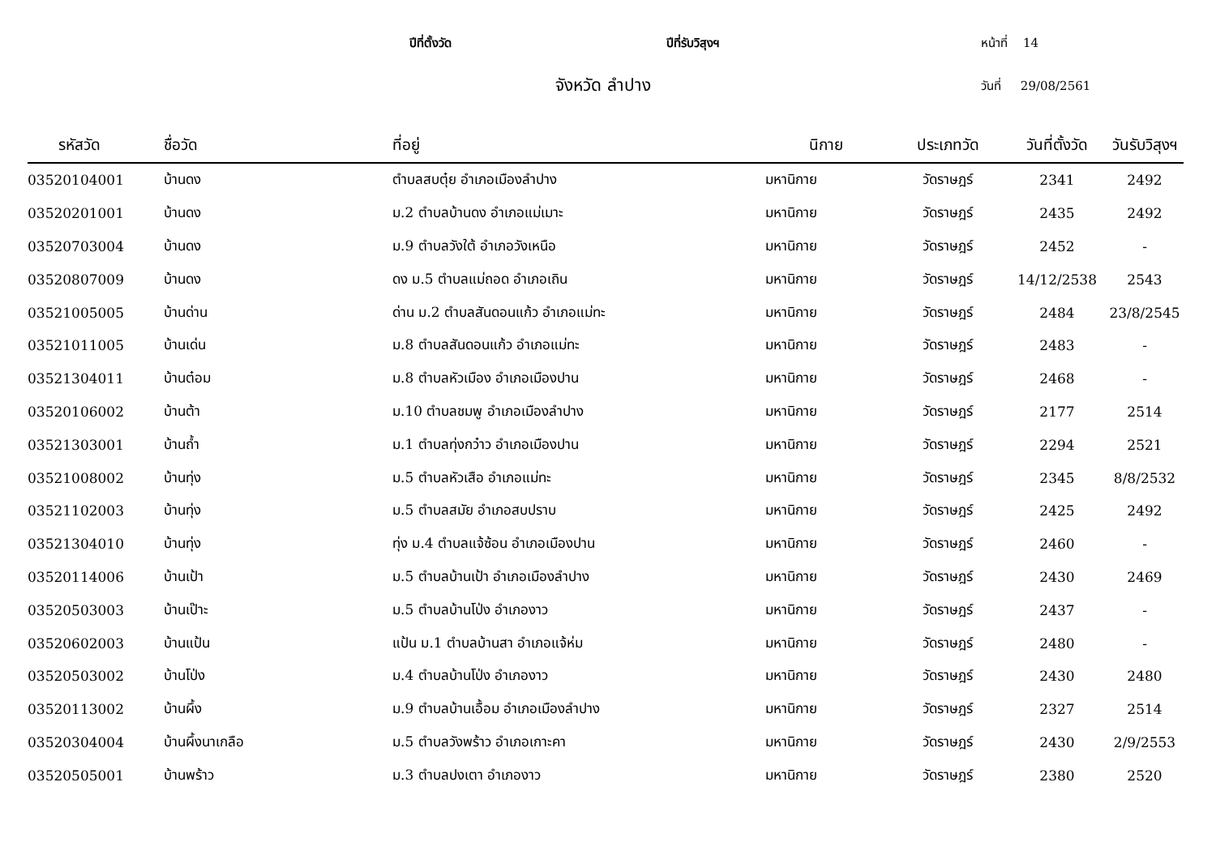ปีที่ตั้งวัด ปีที่รับวิสุงฯ หน้าที่ 14
จังหวัด ลำปาง วันที่ 29/08/2561
| รหัสวัด | ชื่อวัด | ที่อยู่ | นิกาย | ประเภทวัด | วันที่ตั้งวัด | วันรับวิสุงฯ |
| --- | --- | --- | --- | --- | --- | --- |
| 03520104001 | บ้านดง | ตำบลสบตุ๋ย อำเภอเมืองลำปาง | มหานิกาย | วัดราษฎร์ | 2341 | 2492 |
| 03520201001 | บ้านดง | ม.2 ตำบลบ้านดง อำเภอแม่เมาะ | มหานิกาย | วัดราษฎร์ | 2435 | 2492 |
| 03520703004 | บ้านดง | ม.9 ตำบลวังใต้ อำเภอวังเหนือ | มหานิกาย | วัดราษฎร์ | 2452 | - |
| 03520807009 | บ้านดง | ดง ม.5 ตำบลแม่ถอด อำเภอเถิน | มหานิกาย | วัดราษฎร์ | 14/12/2538 | 2543 |
| 03521005005 | บ้านด่าน | ด่าน ม.2 ตำบลสันดอนแก้ว อำเภอแม่ทะ | มหานิกาย | วัดราษฎร์ | 2484 | 23/8/2545 |
| 03521011005 | บ้านเด่น | ม.8 ตำบลสันดอนแก้ว อำเภอแม่ทะ | มหานิกาย | วัดราษฎร์ | 2483 | - |
| 03521304011 | บ้านต๋อม | ม.8 ตำบลหัวเมือง อำเภอเมืองปาน | มหานิกาย | วัดราษฎร์ | 2468 | - |
| 03520106002 | บ้านต้า | ม.10 ตำบลชมพู อำเภอเมืองลำปาง | มหานิกาย | วัดราษฎร์ | 2177 | 2514 |
| 03521303001 | บ้านถ้ำ | ม.1 ตำบลทุ่งกว๋าว อำเภอเมืองปาน | มหานิกาย | วัดราษฎร์ | 2294 | 2521 |
| 03521008002 | บ้านทุ่ง | ม.5 ตำบลหัวเสือ อำเภอแม่ทะ | มหานิกาย | วัดราษฎร์ | 2345 | 8/8/2532 |
| 03521102003 | บ้านทุ่ง | ม.5 ตำบลสมัย อำเภอสบปราบ | มหานิกาย | วัดราษฎร์ | 2425 | 2492 |
| 03521304010 | บ้านทุ่ง | ทุ่ง ม.4 ตำบลแจ้ซ้อน อำเภอเมืองปาน | มหานิกาย | วัดราษฎร์ | 2460 | - |
| 03520114006 | บ้านเป้า | ม.5 ตำบลบ้านเป้า อำเภอเมืองลำปาง | มหานิกาย | วัดราษฎร์ | 2430 | 2469 |
| 03520503003 | บ้านเป๊าะ | ม.5 ตำบลบ้านโป่ง อำเภองาว | มหานิกาย | วัดราษฎร์ | 2437 | - |
| 03520602003 | บ้านแป้น | แป้น ม.1 ตำบลบ้านสา อำเภอแจ้ห่ม | มหานิกาย | วัดราษฎร์ | 2480 | - |
| 03520503002 | บ้านโป่ง | ม.4 ตำบลบ้านโป่ง อำเภองาว | มหานิกาย | วัดราษฎร์ | 2430 | 2480 |
| 03520113002 | บ้านผึ้ง | ม.9 ตำบลบ้านเอื้อม อำเภอเมืองลำปาง | มหานิกาย | วัดราษฎร์ | 2327 | 2514 |
| 03520304004 | บ้านผึ้งนาเกลือ | ม.5 ตำบลวังพร้าว อำเภอเกาะคา | มหานิกาย | วัดราษฎร์ | 2430 | 2/9/2553 |
| 03520505001 | บ้านพร้าว | ม.3 ตำบลปงเตา อำเภองาว | มหานิกาย | วัดราษฎร์ | 2380 | 2520 |